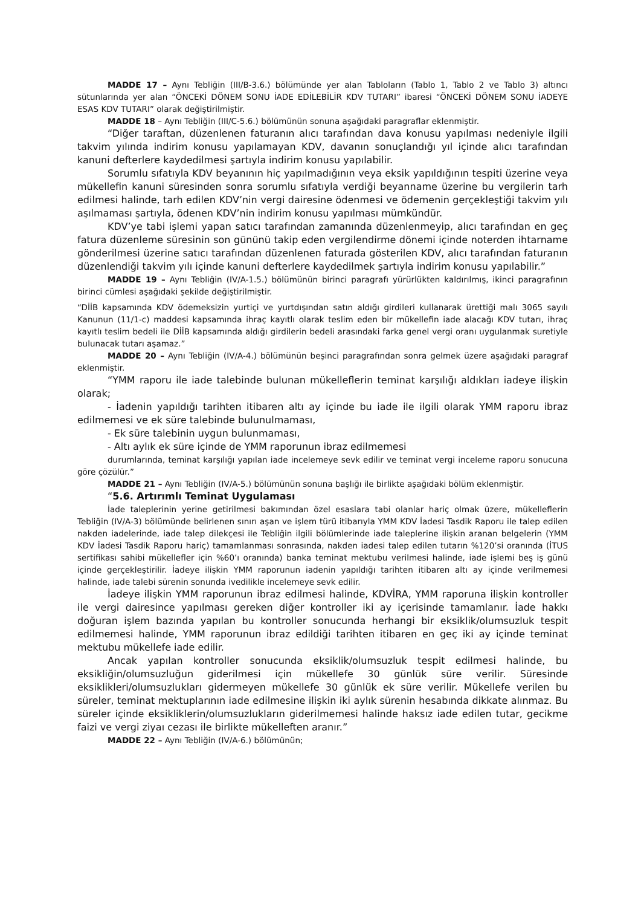MADDE 17 – Aynı Tebliğin (III/B-3.6.) bölümünde yer alan Tabloların (Tablo 1, Tablo 2 ve Tablo 3) altıncı sütunlarında yer alan “ÖNCEKİ DÖNEM SONU İADE EDİLEBİLİR KDV TUTARI” ibaresi “ÖNCEKİ DÖNEM SONU İADEYE ESAS KDV TUTARI” olarak değiştirilmiştir.
MADDE 18 – Aynı Tebliğin (III/C-5.6.) bölümünün sonuna aşağıdaki paragraflar eklenmiştir.
“Diğer taraftan, düzenlenen faturanın alıcı tarafından dava konusu yapılması nedeniyle ilgili takvim yılında indirim konusu yapılamayan KDV, davanın sonuçlandığı yıl içinde alıcı tarafından kanuni defterlere kaydedilmesi şartıyla indirim konusu yapılabilir.
Sorumlu sıfatıyla KDV beyanının hiç yapılmadığının veya eksik yapıldığının tespiti üzerine veya mükellefin kanuni süresinden sonra sorumlu sıfatıyla verdiği beyanname üzerine bu vergilerin tarh edilmesi halinde, tarh edilen KDV’nin vergi dairesine ödenmesi ve ödemenin gerçekleştiği takvim yılı aşılmaması şartıyla, ödenen KDV’nin indirim konusu yapılması mümkündür.
KDV’ye tabi işlemi yapan satıcı tarafından zamanında düzenlenmeyip, alıcı tarafından en geç fatura düzenleme süresinin son gününü takip eden vergilendirme dönemi içinde noterden ihtarname gönderilmesi üzerine satıcı tarafından düzenlenen faturada gösterilen KDV, alıcı tarafından faturanın düzenlendiği takvim yılı içinde kanuni defterlere kaydedilmek şartıyla indirim konusu yapılabilir.”
MADDE 19 – Aynı Tebliğin (IV/A-1.5.) bölümünün birinci paragrafı yürürlükten kaldırılmış, ikinci paragrafının birinci cümlesi aşağıdaki şekilde değiştirilmiştir.
“DİİB kapsamında KDV ödemeksizin yurtiçi ve yurtdışından satın aldığı girdileri kullanarak ürettiği malı 3065 sayılı Kanunun (11/1-c) maddesi kapsamında ihraç kayıtlı olarak teslim eden bir mükellefin iade alacağı KDV tutarı, ihraç kayıtlı teslim bedeli ile DİİB kapsamında aldığı girdilerin bedeli arasındaki farka genel vergi oranı uygulanmak suretiyle bulunacak tutarı aşamaz.”
MADDE 20 – Aynı Tebliğin (IV/A-4.) bölümünün beşinci paragrafından sonra gelmek üzere aşağıdaki paragraf eklenmiştir.
“YMM raporu ile iade talebinde bulunan mükelleflerin teminat karşılığı aldıkları iadeye ilişkin olarak;
- İadenin yapıldığı tarihten itibaren altı ay içinde bu iade ile ilgili olarak YMM raporu ibraz edilmemesi ve ek süre talebinde bulunulmaması,
- Ek süre talebinin uygun bulunmaması,
- Altı aylık ek süre içinde de YMM raporunun ibraz edilmemesi
durumlarında, teminat karşılığı yapılan iade incelemeye sevk edilir ve teminat vergi inceleme raporu sonucuna göre çözülür.”
MADDE 21 – Aynı Tebliğin (IV/A-5.) bölümünün sonuna başlığı ile birlikte aşağıdaki bölüm eklenmiştir.
“5.6. Artırımlı Teminat Uygulaması
İade taleplerinin yerine getirilmesi bakımından özel esaslara tabi olanlar hariç olmak üzere, mükelleflerin Tebliğin (IV/A-3) bölümünde belirlenen sınırı aşan ve işlem türü itibarıyla YMM KDV İadesi Tasdik Raporu ile talep edilen nakden iadelerinde, iade talep dilekçesi ile Tebliğin ilgili bölümlerinde iade taleplerine ilişkin aranan belgelerin (YMM KDV İadesi Tasdik Raporu hariç) tamamlanması sonrasında, nakden iadesi talep edilen tutarın %120’si oranında (İTUS sertifikası sahibi mükellefler için %60’ı oranında) banka teminat mektubu verilmesi halinde, iade işlemi beş iş günü içinde gerçekleştirilir. İadeye ilişkin YMM raporunun iadenin yapıldığı tarihten itibaren altı ay içinde verilmemesi halinde, iade talebi sürenin sonunda ivedilikle incelemeye sevk edilir.
İadeye ilişkin YMM raporunun ibraz edilmesi halinde, KDVİRA, YMM raporuna ilişkin kontroller ile vergi dairesince yapılması gereken diğer kontroller iki ay içerisinde tamamlanır. İade hakkı doğuran işlem bazında yapılan bu kontroller sonucunda herhangi bir eksiklik/olumsuzluk tespit edilmemesi halinde, YMM raporunun ibraz edildiği tarihten itibaren en geç iki ay içinde teminat mektubu mükellefe iade edilir.
Ancak yapılan kontroller sonucunda eksiklik/olumsuzluk tespit edilmesi halinde, bu eksikliğin/olumsuzluğun giderilmesi için mükellefe 30 günlük süre verilir. Süresinde eksiklikleri/olumsuzlukları gidermeyen mükellefe 30 günlük ek süre verilir. Mükellefe verilen bu süreler, teminat mektuplarının iade edilmesine ilişkin iki aylık sürenin hesabında dikkate alınmaz. Bu süreler içinde eksikliklerin/olumsuzlukların giderilmemesi halinde haksız iade edilen tutar, gecikme faizi ve vergi ziyaı cezası ile birlikte mükelleften aranır.”
MADDE 22 – Aynı Tebliğin (IV/A-6.) bölümünün;